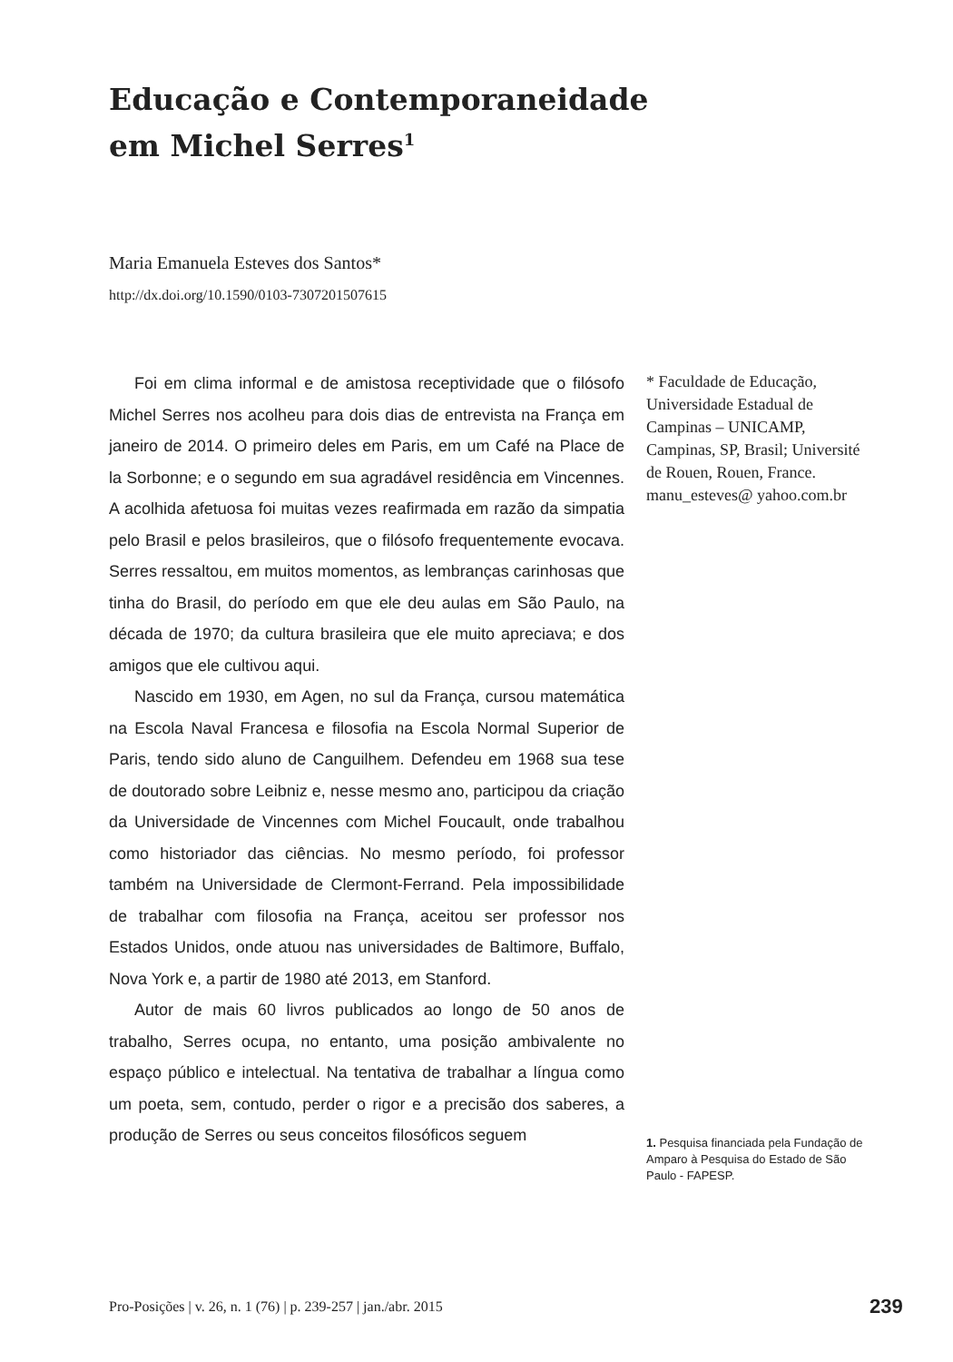Educação e Contemporaneidade
em Michel Serres<sup>1</sup>
Maria Emanuela Esteves dos Santos*
http://dx.doi.org/10.1590/0103-7307201507615
Foi em clima informal e de amistosa receptividade que o filósofo Michel Serres nos acolheu para dois dias de entrevista na França em janeiro de 2014. O primeiro deles em Paris, em um Café na Place de la Sorbonne; e o segundo em sua agradável residência em Vincennes. A acolhida afetuosa foi muitas vezes reafirmada em razão da simpatia pelo Brasil e pelos brasileiros, que o filósofo frequentemente evocava. Serres ressaltou, em muitos momentos, as lembranças carinhosas que tinha do Brasil, do período em que ele deu aulas em São Paulo, na década de 1970; da cultura brasileira que ele muito apreciava; e dos amigos que ele cultivou aqui.
Nascido em 1930, em Agen, no sul da França, cursou matemática na Escola Naval Francesa e filosofia na Escola Normal Superior de Paris, tendo sido aluno de Canguilhem. Defendeu em 1968 sua tese de doutorado sobre Leibniz e, nesse mesmo ano, participou da criação da Universidade de Vincennes com Michel Foucault, onde trabalhou como historiador das ciências. No mesmo período, foi professor também na Universidade de Clermont-Ferrand. Pela impossibilidade de trabalhar com filosofia na França, aceitou ser professor nos Estados Unidos, onde atuou nas universidades de Baltimore, Buffalo, Nova York e, a partir de 1980 até 2013, em Stanford.
Autor de mais 60 livros publicados ao longo de 50 anos de trabalho, Serres ocupa, no entanto, uma posição ambivalente no espaço público e intelectual. Na tentativa de trabalhar a língua como um poeta, sem, contudo, perder o rigor e a precisão dos saberes, a produção de Serres ou seus conceitos filosóficos seguem
* Faculdade de Educação, Universidade Estadual de Campinas – UNICAMP, Campinas, SP, Brasil; Université de Rouen, Rouen, France. manu_esteves@ yahoo.com.br
1. Pesquisa financiada pela Fundação de Amparo à Pesquisa do Estado de São Paulo - FAPESP.
Pro-Posições | v. 26, n. 1 (76) | p. 239-257 | jan./abr. 2015
239